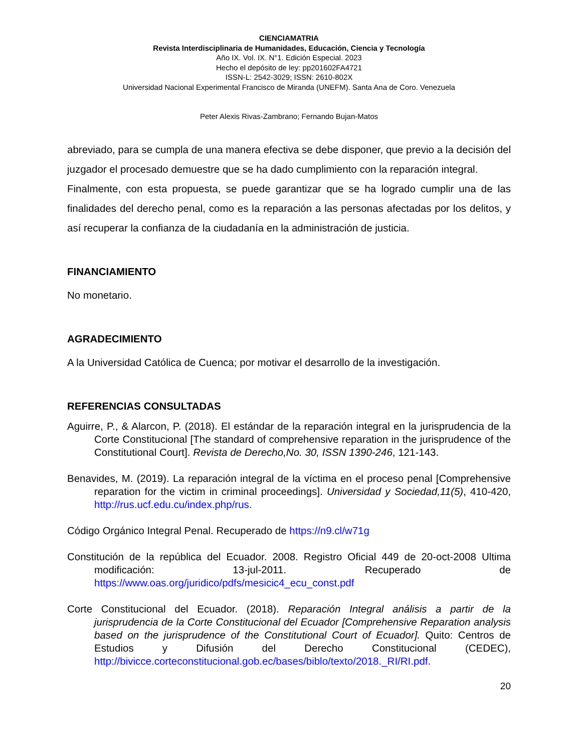CIENCIAMATRIA
Revista Interdisciplinaria de Humanidades, Educación, Ciencia y Tecnología
Año IX. Vol. IX. N°1. Edición Especial. 2023
Hecho el depósito de ley: pp201602FA4721
ISSN-L: 2542-3029; ISSN: 2610-802X
Universidad Nacional Experimental Francisco de Miranda (UNEFM). Santa Ana de Coro. Venezuela
Peter Alexis Rivas-Zambrano; Fernando Bujan-Matos
abreviado, para se cumpla de una manera efectiva se debe disponer, que previo a la decisión del juzgador el procesado demuestre que se ha dado cumplimiento con la reparación integral.
Finalmente, con esta propuesta, se puede garantizar que se ha logrado cumplir una de las finalidades del derecho penal, como es la reparación a las personas afectadas por los delitos, y así recuperar la confianza de la ciudadanía en la administración de justicia.
FINANCIAMIENTO
No monetario.
AGRADECIMIENTO
A la Universidad Católica de Cuenca; por motivar el desarrollo de la investigación.
REFERENCIAS CONSULTADAS
Aguirre, P., & Alarcon, P. (2018). El estándar de la reparación integral en la jurisprudencia de la Corte Constitucional [The standard of comprehensive reparation in the jurisprudence of the Constitutional Court]. Revista de Derecho,No. 30, ISSN 1390-246, 121-143.
Benavides, M. (2019). La reparación integral de la víctima en el proceso penal [Comprehensive reparation for the victim in criminal proceedings]. Universidad y Sociedad,11(5), 410-420, http://rus.ucf.edu.cu/index.php/rus.
Código Orgánico Integral Penal. Recuperado de https://n9.cl/w71g
Constitución de la república del Ecuador. 2008. Registro Oficial 449 de 20-oct-2008 Ultima modificación: 13-jul-2011. Recuperado de https://www.oas.org/juridico/pdfs/mesicic4_ecu_const.pdf
Corte Constitucional del Ecuador. (2018). Reparación Integral análisis a partir de la jurisprudencia de la Corte Constitucional del Ecuador [Comprehensive Reparation analysis based on the jurisprudence of the Constitutional Court of Ecuador]. Quito: Centros de Estudios y Difusión del Derecho Constitucional (CEDEC), http://bivicce.corteconstitucional.gob.ec/bases/biblo/texto/2018._RI/RI.pdf.
20